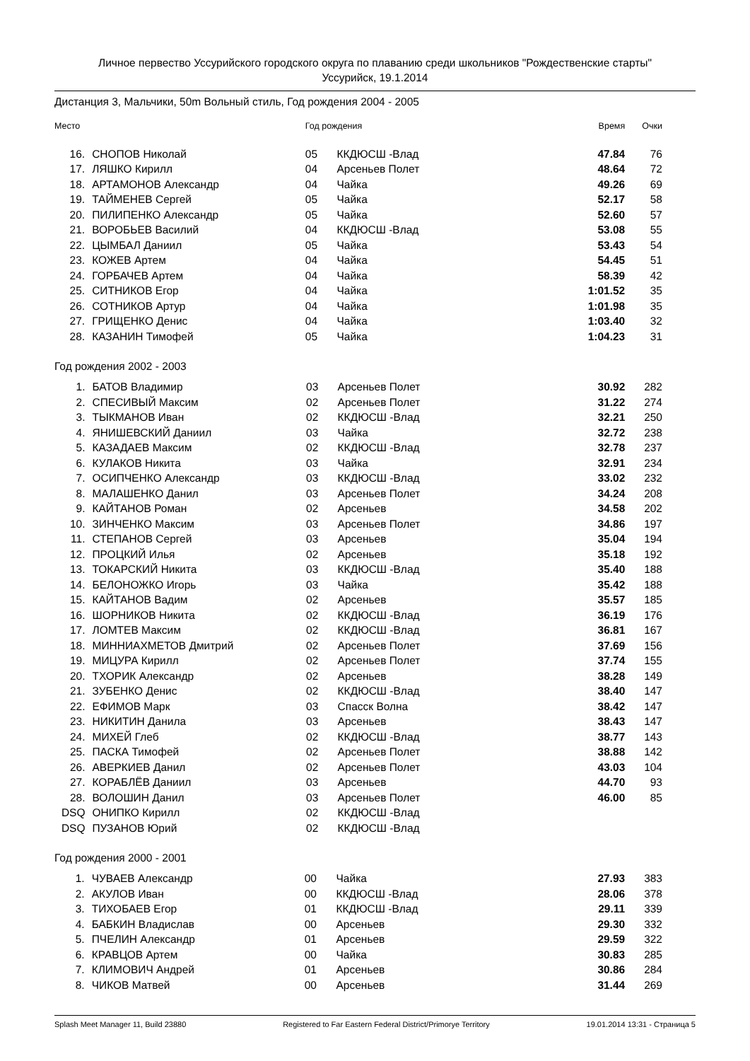Личное первество Уссурийского городского округа по плаванию среди школьников "Рождественские старты"
Уссурийск, 19.1.2014
Дистанция 3, Мальчики, 50m Вольный стиль, Год рождения 2004 - 2005
| Место | | Год рождения | | Время | Очки |
| --- | --- | --- | --- | --- | --- |
| 16. | СНОПОВ Николай | 05 | ККДЮСШ -Влад | 47.84 | 76 |
| 17. | ЛЯШКО Кирилл | 04 | Арсеньев Полет | 48.64 | 72 |
| 18. | АРТАМОНОВ Александр | 04 | Чайка | 49.26 | 69 |
| 19. | ТАЙМЕНЕВ Сергей | 05 | Чайка | 52.17 | 58 |
| 20. | ПИЛИПЕНКО Александр | 05 | Чайка | 52.60 | 57 |
| 21. | ВОРОБЬЕВ Василий | 04 | ККДЮСШ -Влад | 53.08 | 55 |
| 22. | ЦЫМБАЛ Даниил | 05 | Чайка | 53.43 | 54 |
| 23. | КОЖЕВ Артем | 04 | Чайка | 54.45 | 51 |
| 24. | ГОРБАЧЕВ Артем | 04 | Чайка | 58.39 | 42 |
| 25. | СИТНИКОВ Егор | 04 | Чайка | 1:01.52 | 35 |
| 26. | СОТНИКОВ Артур | 04 | Чайка | 1:01.98 | 35 |
| 27. | ГРИЩЕНКО Денис | 04 | Чайка | 1:03.40 | 32 |
| 28. | КАЗАНИН Тимофей | 05 | Чайка | 1:04.23 | 31 |
Год рождения 2002 - 2003
| 1. | БАТОВ Владимир | 03 | Арсеньев Полет | 30.92 | 282 |
| 2. | СПЕСИВЫЙ Максим | 02 | Арсеньев Полет | 31.22 | 274 |
| 3. | ТЫКМАНОВ Иван | 02 | ККДЮСШ -Влад | 32.21 | 250 |
| 4. | ЯНИШЕВСКИЙ Даниил | 03 | Чайка | 32.72 | 238 |
| 5. | КАЗАДАЕВ Максим | 02 | ККДЮСШ -Влад | 32.78 | 237 |
| 6. | КУЛАКОВ Никита | 03 | Чайка | 32.91 | 234 |
| 7. | ОСИПЧЕНКО Александр | 03 | ККДЮСШ -Влад | 33.02 | 232 |
| 8. | МАЛАШЕНКО Данил | 03 | Арсеньев Полет | 34.24 | 208 |
| 9. | КАЙТАНОВ Роман | 02 | Арсеньев | 34.58 | 202 |
| 10. | ЗИНЧЕНКО Максим | 03 | Арсеньев Полет | 34.86 | 197 |
| 11. | СТЕПАНОВ Сергей | 03 | Арсеньев | 35.04 | 194 |
| 12. | ПРОЦКИЙ Илья | 02 | Арсеньев | 35.18 | 192 |
| 13. | ТОКАРСКИЙ Никита | 03 | ККДЮСШ -Влад | 35.40 | 188 |
| 14. | БЕЛОНОЖКО Игорь | 03 | Чайка | 35.42 | 188 |
| 15. | КАЙТАНОВ Вадим | 02 | Арсеньев | 35.57 | 185 |
| 16. | ШОРНИКОВ Никита | 02 | ККДЮСШ -Влад | 36.19 | 176 |
| 17. | ЛОМТЕВ Максим | 02 | ККДЮСШ -Влад | 36.81 | 167 |
| 18. | МИННИАХМЕТОВ Дмитрий | 02 | Арсеньев Полет | 37.69 | 156 |
| 19. | МИЦУРА Кирилл | 02 | Арсеньев Полет | 37.74 | 155 |
| 20. | ТХОРИК Александр | 02 | Арсеньев | 38.28 | 149 |
| 21. | ЗУБЕНКО Денис | 02 | ККДЮСШ -Влад | 38.40 | 147 |
| 22. | ЕФИМОВ Марк | 03 | Спасск Волна | 38.42 | 147 |
| 23. | НИКИТИН Данила | 03 | Арсеньев | 38.43 | 147 |
| 24. | МИХЕЙ Глеб | 02 | ККДЮСШ -Влад | 38.77 | 143 |
| 25. | ПАСКА Тимофей | 02 | Арсеньев Полет | 38.88 | 142 |
| 26. | АВЕРКИЕВ Данил | 02 | Арсеньев Полет | 43.03 | 104 |
| 27. | КОРАБЛЁВ Даниил | 03 | Арсеньев | 44.70 | 93 |
| 28. | ВОЛОШИН Данил | 03 | Арсеньев Полет | 46.00 | 85 |
| DSQ | ОНИПКО Кирилл | 02 | ККДЮСШ -Влад | | |
| DSQ | ПУЗАНОВ Юрий | 02 | ККДЮСШ -Влад | | |
Год рождения 2000 - 2001
| 1. | ЧУВАЕВ Александр | 00 | Чайка | 27.93 | 383 |
| 2. | АКУЛОВ Иван | 00 | ККДЮСШ -Влад | 28.06 | 378 |
| 3. | ТИХОБАЕВ Егор | 01 | ККДЮСШ -Влад | 29.11 | 339 |
| 4. | БАБКИН Владислав | 00 | Арсеньев | 29.30 | 332 |
| 5. | ПЧЕЛИН Александр | 01 | Арсеньев | 29.59 | 322 |
| 6. | КРАВЦОВ Артем | 00 | Чайка | 30.83 | 285 |
| 7. | КЛИМОВИЧ Андрей | 01 | Арсеньев | 30.86 | 284 |
| 8. | ЧИКОВ Матвей | 00 | Арсеньев | 31.44 | 269 |
Splash Meet Manager 11, Build 23880 Registered to Far Eastern Federal District/Primorye Territory 19.01.2014 13:31 - Страница 5